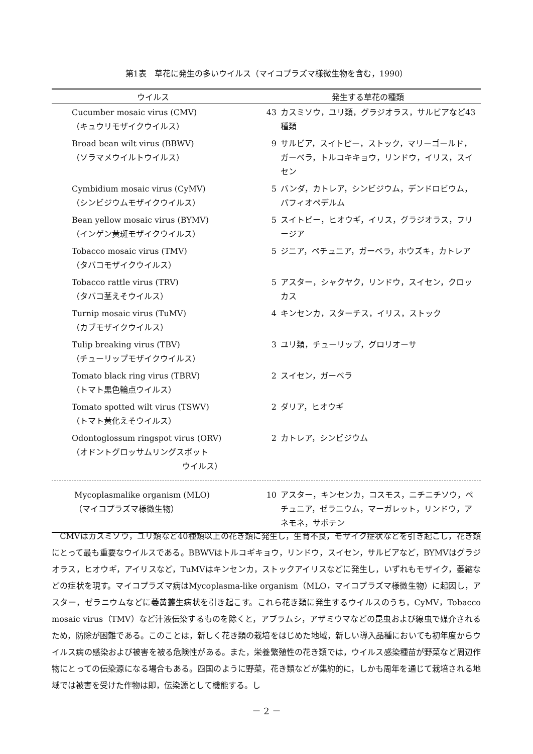第1表　草花に発生の多いウイルス（マイコプラズマ様微生物を含む，1990）
| ウイルス | 発生する草花の種類 | |
| --- | --- | --- |
| Cucumber mosaic virus (CMV) （キュウリモザイクウイルス） | 43 | カスミソウ，ユリ類，グラジオラス，サルビアなど43種類 |
| Broad bean wilt virus (BBWV) （ソラマメウイルトウイルス） | 9 | サルビア，スイトピー，ストック，マリーゴールド，ガーベラ，トルコキキョウ，リンドウ，イリス，スイセン |
| Cymbidium mosaic virus (CyMV) （シンビジウムモザイクウイルス） | 5 | バンダ，カトレア，シンビジウム，デンドロビウム，パフィオペデルム |
| Bean yellow mosaic virus (BYMV) （インゲン黄斑モザイクウイルス） | 5 | スイトピー，ヒオウギ，イリス，グラジオラス，フリージア |
| Tobacco mosaic virus (TMV) （タバコモザイクウイルス） | 5 | ジニア，ペチュニア，ガーベラ，ホウズキ，カトレア |
| Tobacco rattle virus (TRV) （タバコ茎えそウイルス） | 5 | アスター，シャクヤク，リンドウ，スイセン，クロッカス |
| Turnip mosaic virus (TuMV) （カブモザイクウイルス） | 4 | キンセンカ，スターチス，イリス，ストック |
| Tulip breaking virus (TBV) （チューリップモザイクウイルス） | 3 | ユリ類，チューリップ，グロリオーサ |
| Tomato black ring virus (TBRV) （トマト黒色輪点ウイルス） | 2 | スイセン，ガーベラ |
| Tomato spotted wilt virus (TSWV) （トマト黄化えそウイルス） | 2 | ダリア，ヒオウギ |
| Odontoglossum ringspot virus (ORV) （オドントグロッサムリングスポット ウイルス） | 2 | カトレア，シンビジウム |
| Mycoplasmalike organism (MLO) （マイコプラズマ様微生物） | 10 | アスター，キンセンカ，コスモス，ニチニチソウ，ペチュニア，ゼラニウム，マーガレット，リンドウ，アネモネ，サボテン |
　CMVはカスミソウ，ユリ類など40種類以上の花き類に発生し，生育不良，モザイク症状などを引き起こし，花き類にとって最も重要なウイルスである。BBWVはトルコギキョウ，リンドウ，スイセン，サルビアなど，BYMVはグラジオラス，ヒオウギ，アイリスなど，TuMVはキンセンカ，ストックアイリスなどに発生し，いずれもモザイク，萎縮などの症状を現す。マイコプラズマ病はMycoplasma-like organism（MLO，マイコプラズマ様微生物）に起因し，アスター，ゼラニウムなどに萎黄叢生病状を引き起こす。これら花き類に発生するウイルスのうち，CyMV，Tobacco mosaic virus（TMV）など汁液伝染するものを除くと，アブラムシ，アザミウマなどの昆虫および線虫で媒介されるため，防除が困難である。このことは，新しく花き類の栽培をはじめた地域，新しい導入品種においても初年度からウイルス病の感染および被害を被る危険性がある。また，栄養繁殖性の花き類では，ウイルス感染種苗が野菜など周辺作物にとっての伝染源になる場合もある。四国のように野菜，花き類などが集約的に，しかも周年を通じて栽培される地域では被害を受けた作物は即，伝染源として機能する。し
－ 2 －